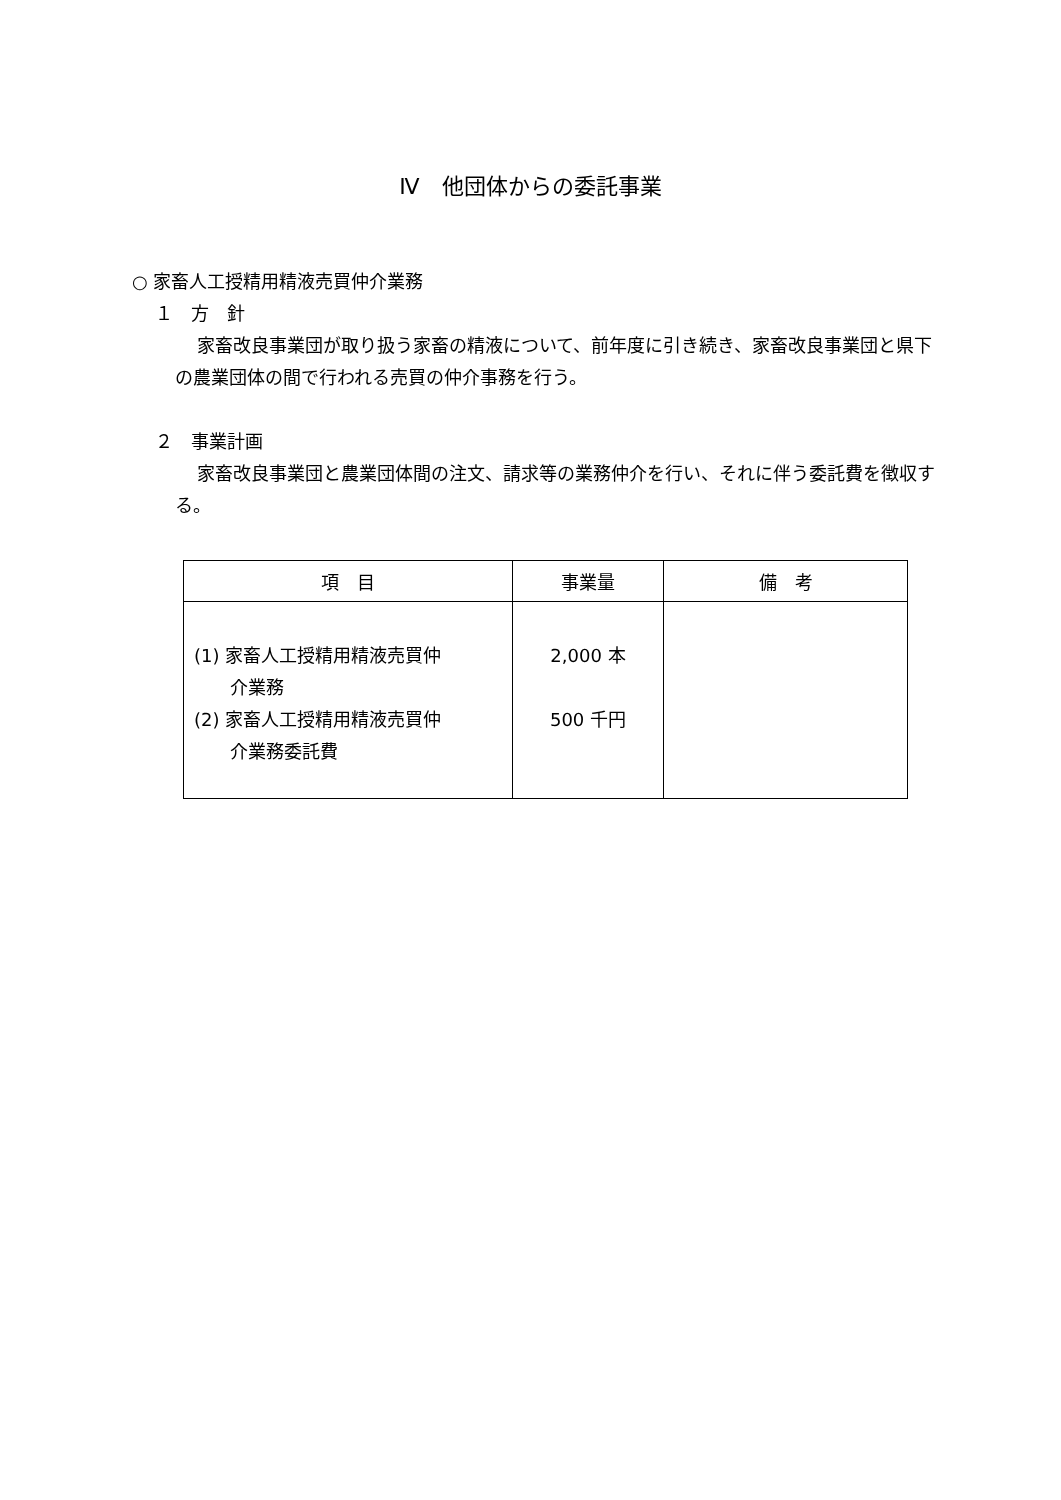Ⅳ　他団体からの委託事業
○ 家畜人工授精用精液売買仲介業務
１　方　針
家畜改良事業団が取り扱う家畜の精液について、前年度に引き続き、家畜改良事業団と県下の農業団体の間で行われる売買の仲介事務を行う。
２　事業計画
家畜改良事業団と農業団体間の注文、請求等の業務仲介を行い、それに伴う委託費を徴収する。
| 項 目 | 事業量 | 備 考 |
| --- | --- | --- |
| (1) 家畜人工授精用精液売買仲 介業務 (2) 家畜人工授精用精液売買仲 介業務委託費 | 2,000 本 500 千円 | |